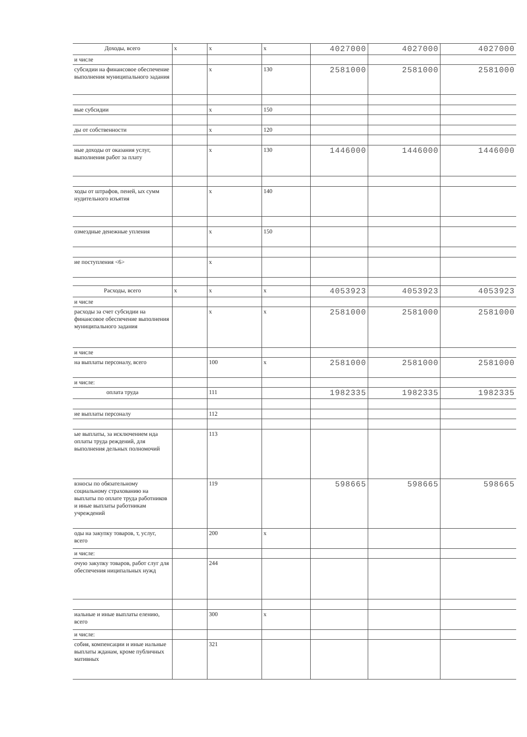| Доходы, всего | х | х | х | 4027000 | 4027000 | 4027000 |
| и числе | | | | | | |
| субсидии на финансовое обеспечение выполнения муниципального задания | | х | 130 | 2581000 | 2581000 | 2581000 |
| вые субсидии | | х | 150 | | | |
| ды от собственности | | х | 120 | | | |
| ные доходы от оказания услуг, выполнения работ за плату | | х | 130 | 1446000 | 1446000 | 1446000 |
| ходы от штрафов, пеней, ых сумм нудительного изъятия | | х | 140 | | | |
| озмездные денежные упления | | х | 150 | | | |
| ие поступления <6> | | х | | | | |
| Расходы, всего | х | х | х | 4053923 | 4053923 | 4053923 |
| и числе | | | | | | |
| расходы за счет субсидии на финансовое обеспечение выполнения муниципального задания | | х | х | 2581000 | 2581000 | 2581000 |
| и числе | | | | | | |
| на выплаты персоналу, всего | | 100 | х | 2581000 | 2581000 | 2581000 |
| и числе: | | | | | | |
| оплата труда | | 111 | | 1982335 | 1982335 | 1982335 |
| ие выплаты персоналу | | 112 | | | | |
| ые выплаты, за исключением нда оплаты труда реждений, для выполнения дельных полномочий | | 113 | | | | |
| взносы по обязательному социальному страхованию на выплаты по оплате труда работников и иные выплаты работникам учреждений | | 119 | | 598665 | 598665 | 598665 |
| оды на закупку товаров, т, услуг, всего | | 200 | х | | | |
| и числе: | | | | | | |
| очую закупку товаров, работ слуг для обеспечения ниципальных нужд | | 244 | | | | |
| иальные и иные выплаты елению, всего | | 300 | х | | | |
| и числе: | | | | | | |
| собия, компенсации и иные иальные выплаты жданам, кроме публичных мативных | | 321 | | | | |